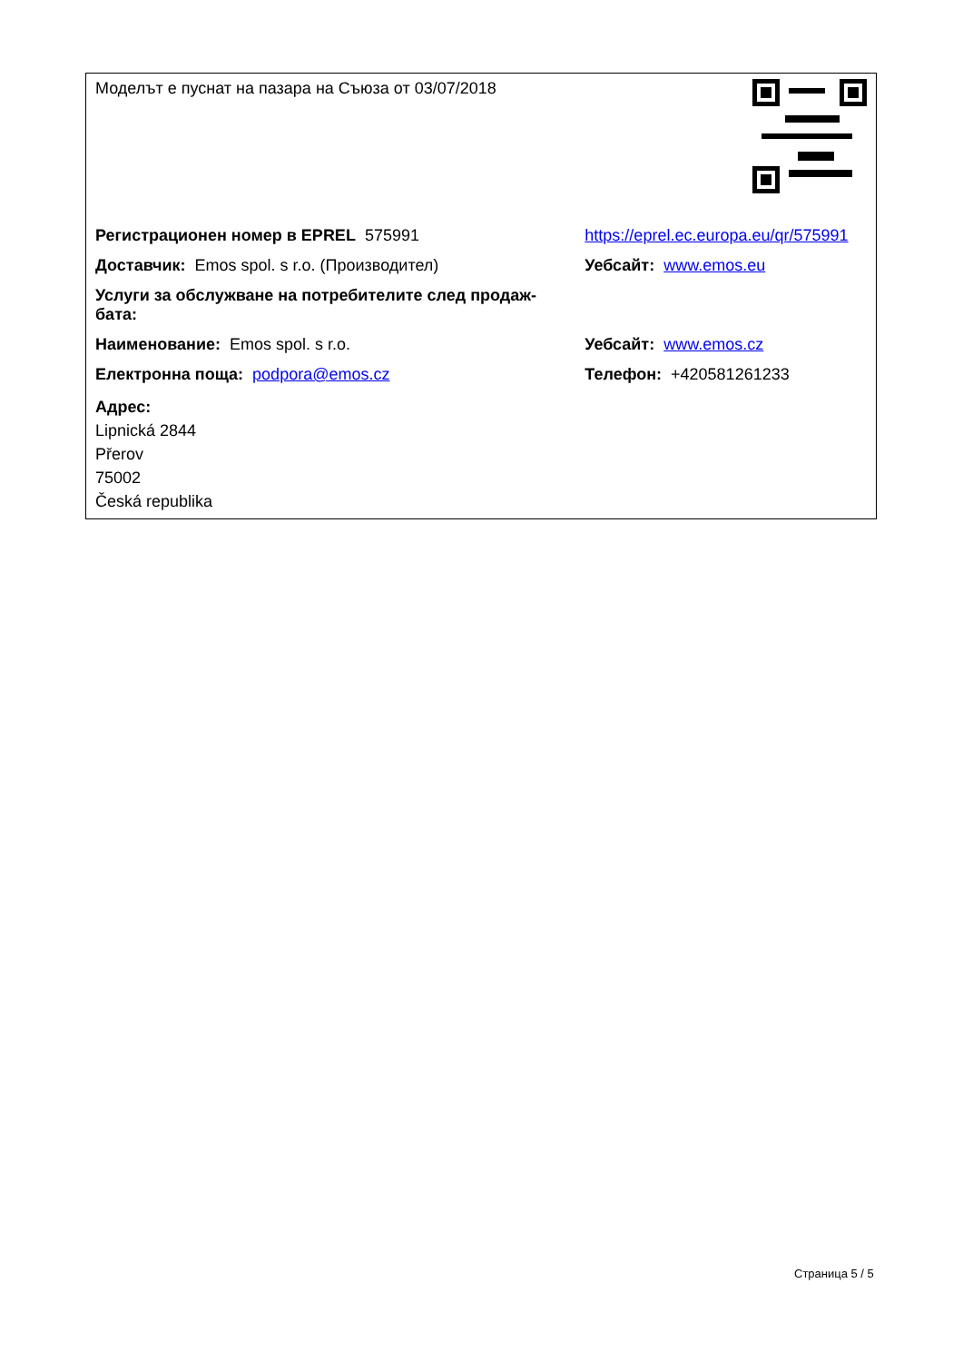| Моделът е пуснат на пазара на Съюза от 03/07/2018 | |
| Регистрационен номер в EPREL 575991 | https://eprel.ec.europa.eu/qr/575991 |
| Доставчик: Emos spol. s r.o. (Производител) | Уебсайт: www.emos.eu |
| Услуги за обслужване на потребителите след продаж- бата: | |
| Наименование: Emos spol. s r.o. | Уебсайт: www.emos.cz |
| Електронна поща: podpora@emos.cz | Телефон: +420581261233 |
| Адрес: Lipnická 2844 Přerov 75002 Česká republika | |
Страница 5 / 5